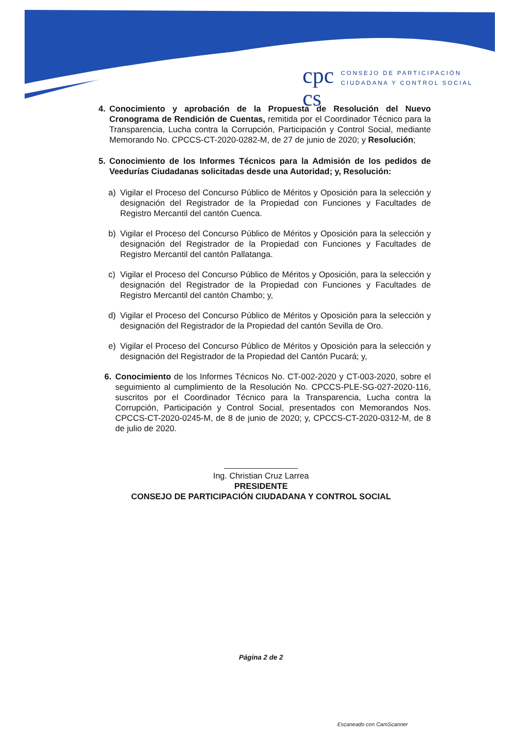cpc
cs
CONSEJO DE PARTICIPACIÓN
CIUDADANA Y CONTROL SOCIAL
4. Conocimiento y aprobación de la Propuesta de Resolución del Nuevo Cronograma de Rendición de Cuentas, remitida por el Coordinador Técnico para la Transparencia, Lucha contra la Corrupción, Participación y Control Social, mediante Memorando No. CPCCS-CT-2020-0282-M, de 27 de junio de 2020; y Resolución;
5. Conocimiento de los Informes Técnicos para la Admisión de los pedidos de Veedurías Ciudadanas solicitadas desde una Autoridad; y, Resolución:
a) Vigilar el Proceso del Concurso Público de Méritos y Oposición para la selección y designación del Registrador de la Propiedad con Funciones y Facultades de Registro Mercantil del cantón Cuenca.
b) Vigilar el Proceso del Concurso Público de Méritos y Oposición para la selección y designación del Registrador de la Propiedad con Funciones y Facultades de Registro Mercantil del cantón Pallatanga.
c) Vigilar el Proceso del Concurso Público de Méritos y Oposición, para la selección y designación del Registrador de la Propiedad con Funciones y Facultades de Registro Mercantil del cantón Chambo; y,
d) Vigilar el Proceso del Concurso Público de Méritos y Oposición para la selección y designación del Registrador de la Propiedad del cantón Sevilla de Oro.
e) Vigilar el Proceso del Concurso Público de Méritos y Oposición para la selección y designación del Registrador de la Propiedad del Cantón Pucará; y,
6. Conocimiento de los Informes Técnicos No. CT-002-2020 y CT-003-2020, sobre el seguimiento al cumplimiento de la Resolución No. CPCCS-PLE-SG-027-2020-116, suscritos por el Coordinador Técnico para la Transparencia, Lucha contra la Corrupción, Participación y Control Social, presentados con Memorandos Nos. CPCCS-CT-2020-0245-M, de 8 de junio de 2020; y, CPCCS-CT-2020-0312-M, de 8 de julio de 2020.
Ing. Christian Cruz Larrea
PRESIDENTE
CONSEJO DE PARTICIPACIÓN CIUDADANA Y CONTROL SOCIAL
Página 2 de 2
Escaneado con CamScanner